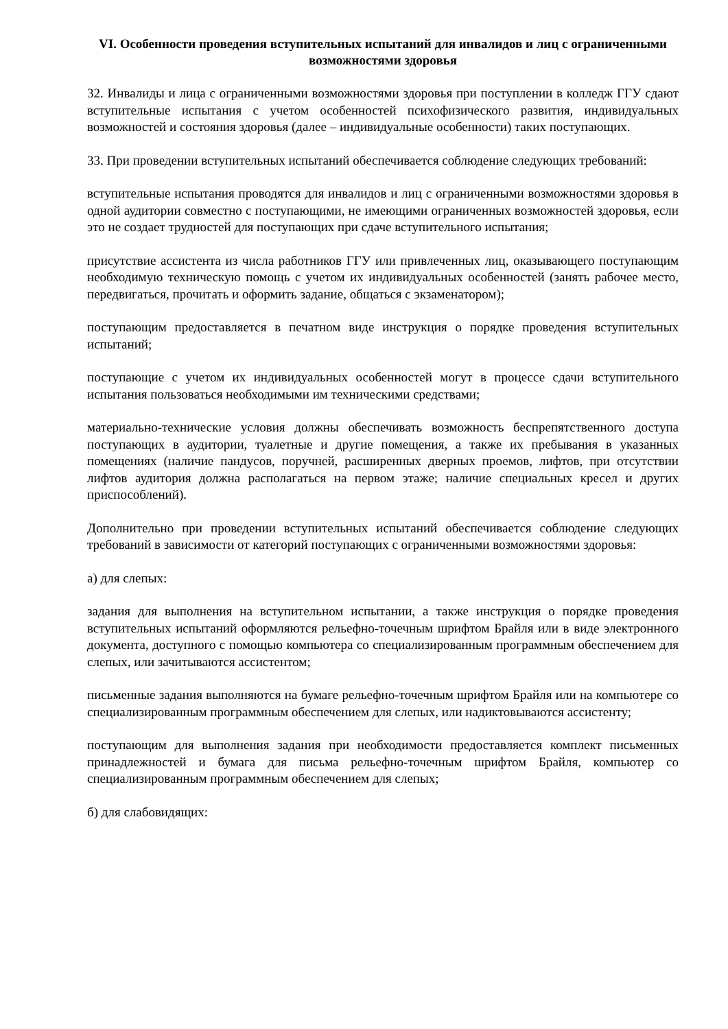VI. Особенности проведения вступительных испытаний для инвалидов и лиц с ограниченными возможностями здоровья
32. Инвалиды и лица с ограниченными возможностями здоровья при поступлении в колледж ГГУ сдают вступительные испытания с учетом особенностей психофизического развития, индивидуальных возможностей и состояния здоровья (далее – индивидуальные особенности) таких поступающих.
33. При проведении вступительных испытаний обеспечивается соблюдение следующих требований:
вступительные испытания проводятся для инвалидов и лиц с ограниченными возможностями здоровья в одной аудитории совместно с поступающими, не имеющими ограниченных возможностей здоровья, если это не создает трудностей для поступающих при сдаче вступительного испытания;
присутствие ассистента из числа работников ГГУ или привлеченных лиц, оказывающего поступающим необходимую техническую помощь с учетом их индивидуальных особенностей (занять рабочее место, передвигаться, прочитать и оформить задание, общаться с экзаменатором);
поступающим предоставляется в печатном виде инструкция о порядке проведения вступительных испытаний;
поступающие с учетом их индивидуальных особенностей могут в процессе сдачи вступительного испытания пользоваться необходимыми им техническими средствами;
материально-технические условия должны обеспечивать возможность беспрепятственного доступа поступающих в аудитории, туалетные и другие помещения, а также их пребывания в указанных помещениях (наличие пандусов, поручней, расширенных дверных проемов, лифтов, при отсутствии лифтов аудитория должна располагаться на первом этаже; наличие специальных кресел и других приспособлений).
Дополнительно при проведении вступительных испытаний обеспечивается соблюдение следующих требований в зависимости от категорий поступающих с ограниченными возможностями здоровья:
а) для слепых:
задания для выполнения на вступительном испытании, а также инструкция о порядке проведения вступительных испытаний оформляются рельефно-точечным шрифтом Брайля или в виде электронного документа, доступного с помощью компьютера со специализированным программным обеспечением для слепых, или зачитываются ассистентом;
письменные задания выполняются на бумаге рельефно-точечным шрифтом Брайля или на компьютере со специализированным программным обеспечением для слепых, или надиктовываются ассистенту;
поступающим для выполнения задания при необходимости предоставляется комплект письменных принадлежностей и бумага для письма рельефно-точечным шрифтом Брайля, компьютер со специализированным программным обеспечением для слепых;
б) для слабовидящих: